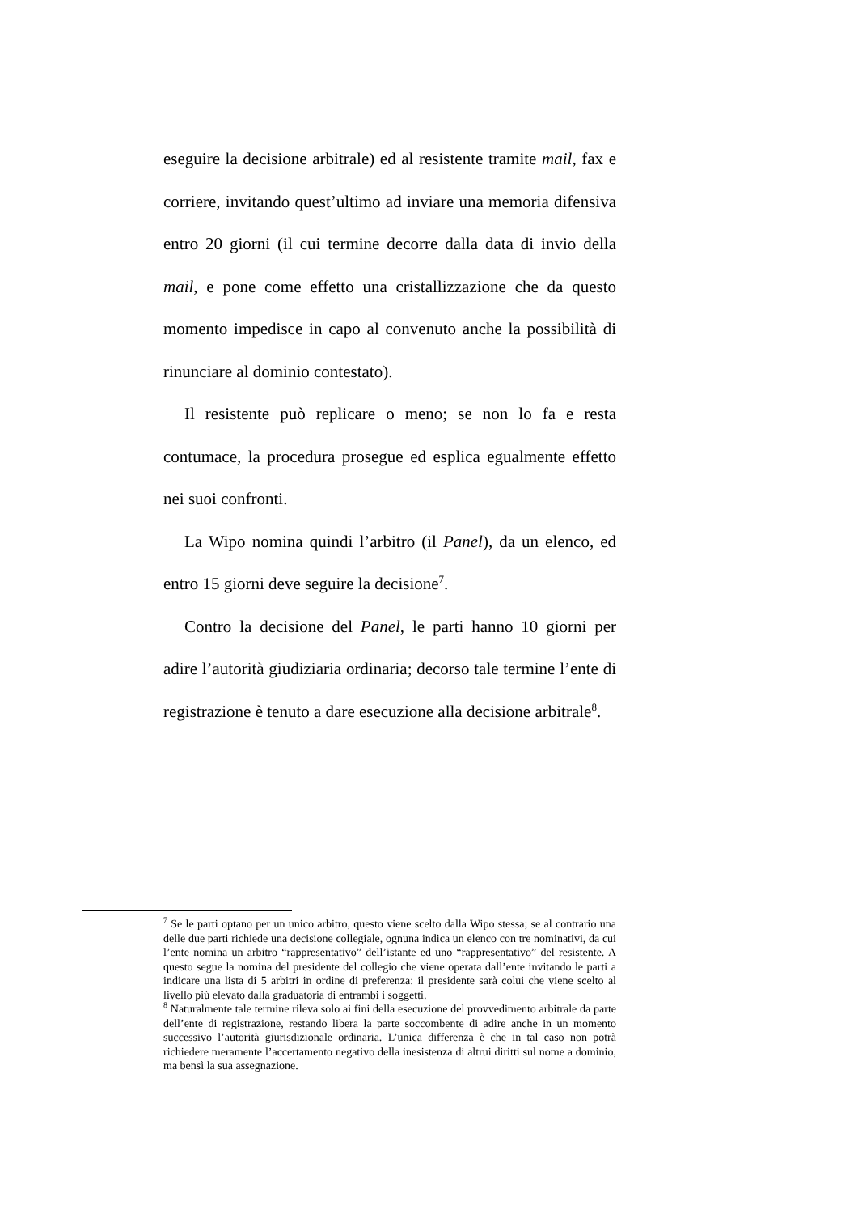eseguire la decisione arbitrale) ed al resistente tramite mail, fax e corriere, invitando quest’ultimo ad inviare una memoria difensiva entro 20 giorni (il cui termine decorre dalla data di invio della mail, e pone come effetto una cristallizzazione che da questo momento impedisce in capo al convenuto anche la possibilità di rinunciare al dominio contestato).
Il resistente può replicare o meno; se non lo fa e resta contumace, la procedura prosegue ed esplica egualmente effetto nei suoi confronti.
La Wipo nomina quindi l’arbitro (il Panel), da un elenco, ed entro 15 giorni deve seguire la decisione<sup>7</sup>.
Contro la decisione del Panel, le parti hanno 10 giorni per adire l’autorità giudiziaria ordinaria; decorso tale termine l’ente di registrazione è tenuto a dare esecuzione alla decisione arbitrale<sup>8</sup>.
<sup>7</sup> Se le parti optano per un unico arbitro, questo viene scelto dalla Wipo stessa; se al contrario una delle due parti richiede una decisione collegiale, ognuna indica un elenco con tre nominativi, da cui l’ente nomina un arbitro “rappresentativo” dell’istante ed uno “rappresentativo” del resistente. A questo segue la nomina del presidente del collegio che viene operata dall’ente invitando le parti a indicare una lista di 5 arbitri in ordine di preferenza: il presidente sarà colui che viene scelto al livello più elevato dalla graduatoria di entrambi i soggetti.
<sup>8</sup> Naturalmente tale termine rileva solo ai fini della esecuzione del provvedimento arbitrale da parte dell’ente di registrazione, restando libera la parte soccombente di adire anche in un momento successivo l’autorità giurisdizionale ordinaria. L’unica differenza è che in tal caso non potrà richiedere meramente l’accertamento negativo della inesistenza di altrui diritti sul nome a dominio, ma bensì la sua assegnazione.